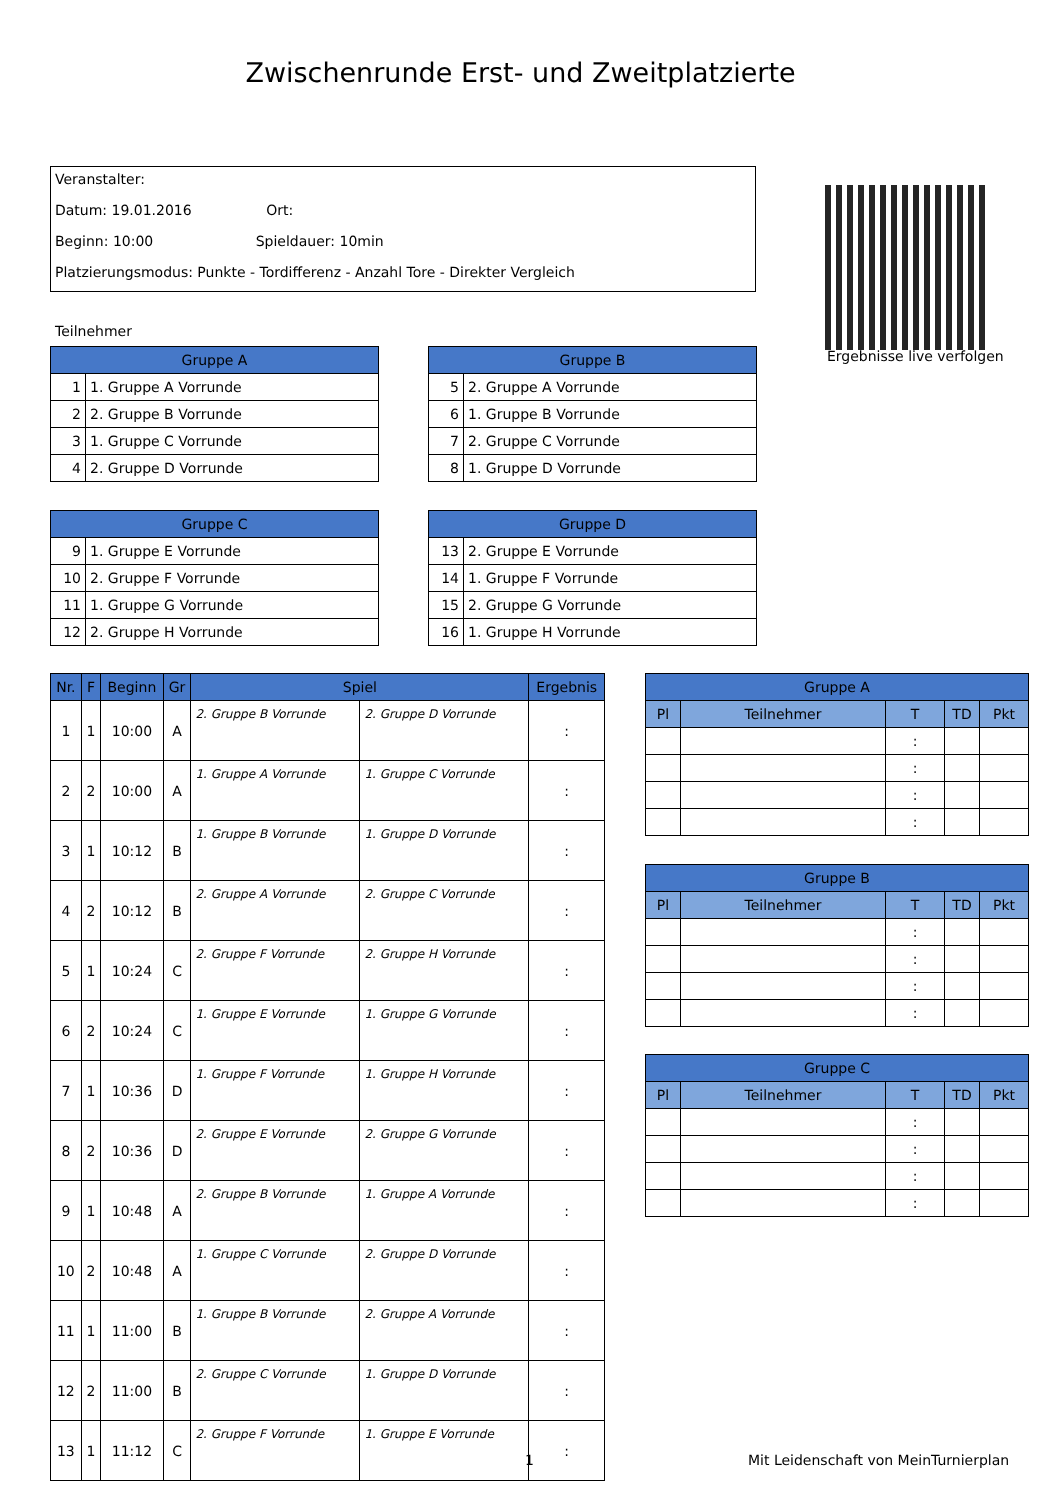Zwischenrunde Erst- und Zweitplatzierte
Veranstalter:
Datum: 19.01.2016 Ort:
Beginn: 10:00 Spieldauer: 10min
Platzierungsmodus: Punkte - Tordifferenz - Anzahl Tore - Direkter Vergleich
Ergebnisse live verfolgen
Teilnehmer
| Gruppe A | |
| --- | --- |
| 1 | 1. Gruppe A Vorrunde |
| 2 | 2. Gruppe B Vorrunde |
| 3 | 1. Gruppe C Vorrunde |
| 4 | 2. Gruppe D Vorrunde |
| Gruppe B | |
| --- | --- |
| 5 | 2. Gruppe A Vorrunde |
| 6 | 1. Gruppe B Vorrunde |
| 7 | 2. Gruppe C Vorrunde |
| 8 | 1. Gruppe D Vorrunde |
| Gruppe C | |
| --- | --- |
| 9 | 1. Gruppe E Vorrunde |
| 10 | 2. Gruppe F Vorrunde |
| 11 | 1. Gruppe G Vorrunde |
| 12 | 2. Gruppe H Vorrunde |
| Gruppe D | |
| --- | --- |
| 13 | 2. Gruppe E Vorrunde |
| 14 | 1. Gruppe F Vorrunde |
| 15 | 2. Gruppe G Vorrunde |
| 16 | 1. Gruppe H Vorrunde |
| Nr. | F | Beginn | Gr | Spiel | | Ergebnis |
| --- | --- | --- | --- | --- | --- | --- |
| 1 | 1 | 10:00 | A | 2. Gruppe B Vorrunde | 2. Gruppe D Vorrunde | : |
| 2 | 2 | 10:00 | A | 1. Gruppe A Vorrunde | 1. Gruppe C Vorrunde | : |
| 3 | 1 | 10:12 | B | 1. Gruppe B Vorrunde | 1. Gruppe D Vorrunde | : |
| 4 | 2 | 10:12 | B | 2. Gruppe A Vorrunde | 2. Gruppe C Vorrunde | : |
| 5 | 1 | 10:24 | C | 2. Gruppe F Vorrunde | 2. Gruppe H Vorrunde | : |
| 6 | 2 | 10:24 | C | 1. Gruppe E Vorrunde | 1. Gruppe G Vorrunde | : |
| 7 | 1 | 10:36 | D | 1. Gruppe F Vorrunde | 1. Gruppe H Vorrunde | : |
| 8 | 2 | 10:36 | D | 2. Gruppe E Vorrunde | 2. Gruppe G Vorrunde | : |
| 9 | 1 | 10:48 | A | 2. Gruppe B Vorrunde | 1. Gruppe A Vorrunde | : |
| 10 | 2 | 10:48 | A | 1. Gruppe C Vorrunde | 2. Gruppe D Vorrunde | : |
| 11 | 1 | 11:00 | B | 1. Gruppe B Vorrunde | 2. Gruppe A Vorrunde | : |
| 12 | 2 | 11:00 | B | 2. Gruppe C Vorrunde | 1. Gruppe D Vorrunde | : |
| 13 | 1 | 11:12 | C | 2. Gruppe F Vorrunde | 1. Gruppe E Vorrunde | : |
| Gruppe A | | | | |
| --- | --- | --- | --- | --- |
| Pl | Teilnehmer | T | TD | Pkt |
| | | : | | |
| | | : | | |
| | | : | | |
| | | : | | |
| Gruppe B | | | | |
| --- | --- | --- | --- | --- |
| Pl | Teilnehmer | T | TD | Pkt |
| | | : | | |
| | | : | | |
| | | : | | |
| | | : | | |
| Gruppe C | | | | |
| --- | --- | --- | --- | --- |
| Pl | Teilnehmer | T | TD | Pkt |
| | | : | | |
| | | : | | |
| | | : | | |
| | | : | | |
1
Mit Leidenschaft von MeinTurnierplan